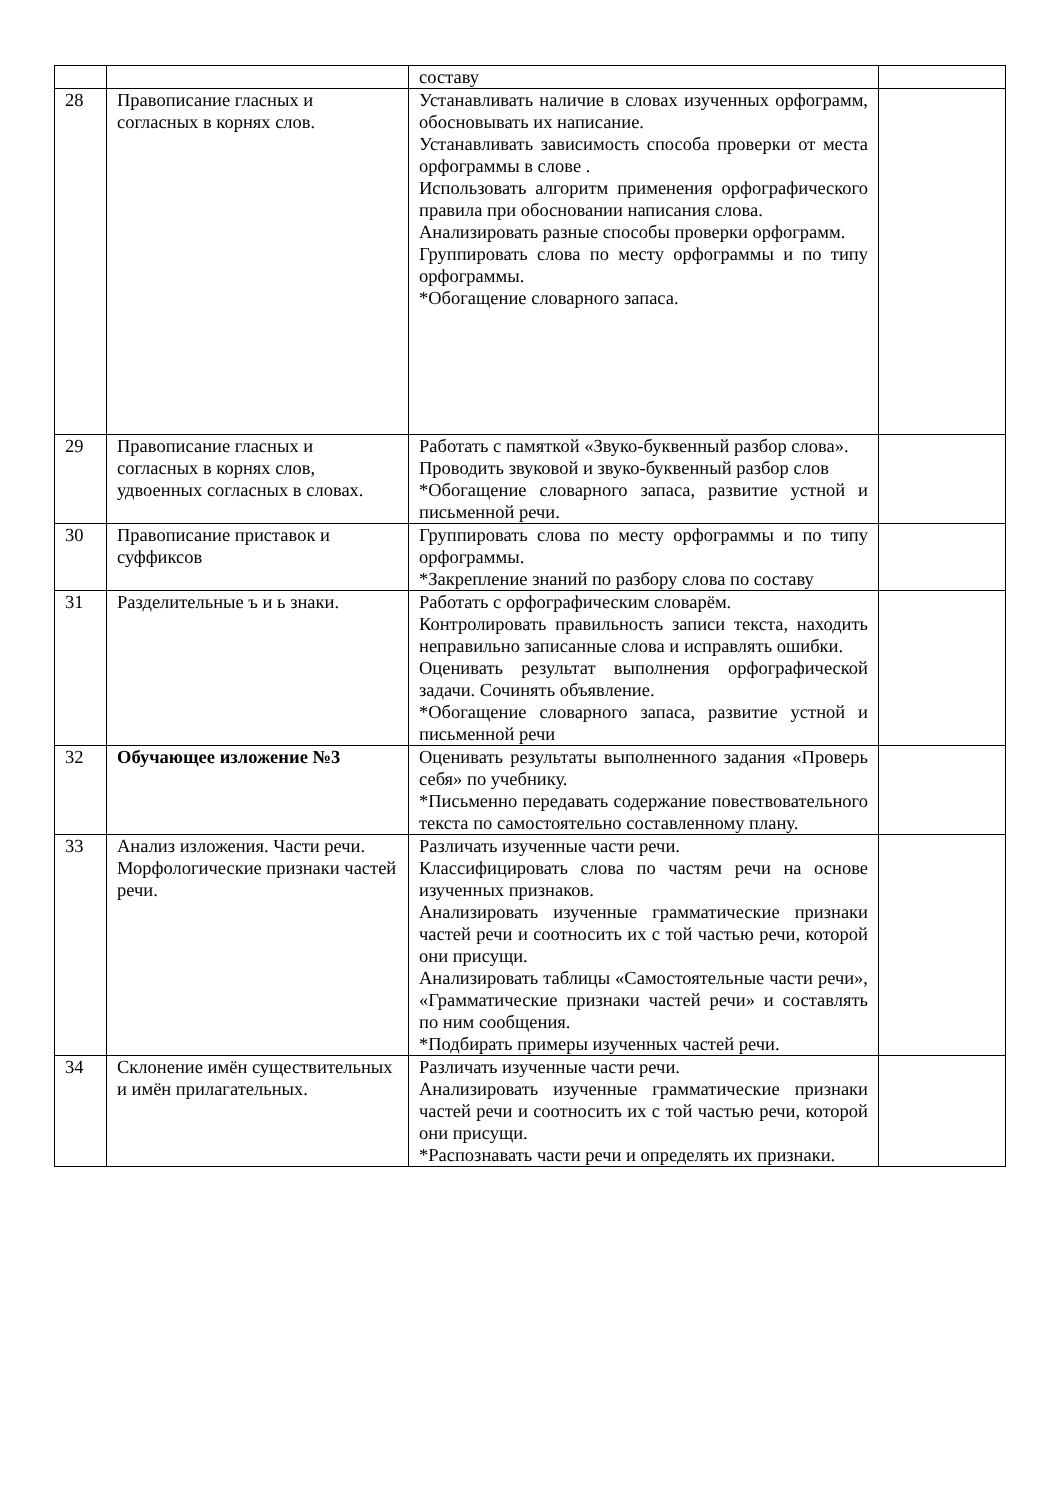| | | составу | |
| 28 | Правописание гласных и согласных в корнях слов. | Устанавливать наличие в словах изученных орфограмм, обосновывать их написание. Устанавливать зависимость способа проверки от места орфограммы в слове . Использовать алгоритм применения орфографического правила при обосновании написания слова. Анализировать разные способы проверки орфограмм. Группировать слова по месту орфограммы и по типу орфограммы. *Обогащение словарного запаса. | |
| 29 | Правописание гласных и согласных в корнях слов, удвоенных согласных в словах. | Работать с памяткой «Звуко-буквенный разбор слова». Проводить звуковой и звуко-буквенный разбор слов *Обогащение словарного запаса, развитие устной и письменной речи. | |
| 30 | Правописание приставок и суффиксов | Группировать слова по месту орфограммы и по типу орфограммы. *Закрепление знаний по разбору слова по составу | |
| 31 | Разделительные ъ и ь знаки. | Работать с орфографическим словарём. Контролировать правильность записи текста, находить неправильно записанные слова и исправлять ошибки. Оценивать результат выполнения орфографической задачи. Сочинять объявление. *Обогащение словарного запаса, развитие устной и письменной речи | |
| 32 | Обучающее изложение №3 | Оценивать результаты выполненного задания «Проверь себя» по учебнику. *Письменно передавать содержание повествовательного текста по самостоятельно составленному плану. | |
| 33 | Анализ изложения. Части речи. Морфологические признаки частей речи. | Различать изученные части речи. Классифицировать слова по частям речи на основе изученных признаков. Анализировать изученные грамматические признаки частей речи и соотносить их с той частью речи, которой они присущи. Анализировать таблицы «Самостоятельные части речи», «Грамматические признаки частей речи» и составлять по ним сообщения. *Подбирать примеры изученных частей речи. | |
| 34 | Склонение имён существительных и имён прилагательных. | Различать изученные части речи. Анализировать изученные грамматические признаки частей речи и соотносить их с той частью речи, которой они присущи. *Распознавать части речи и определять их признаки. | |